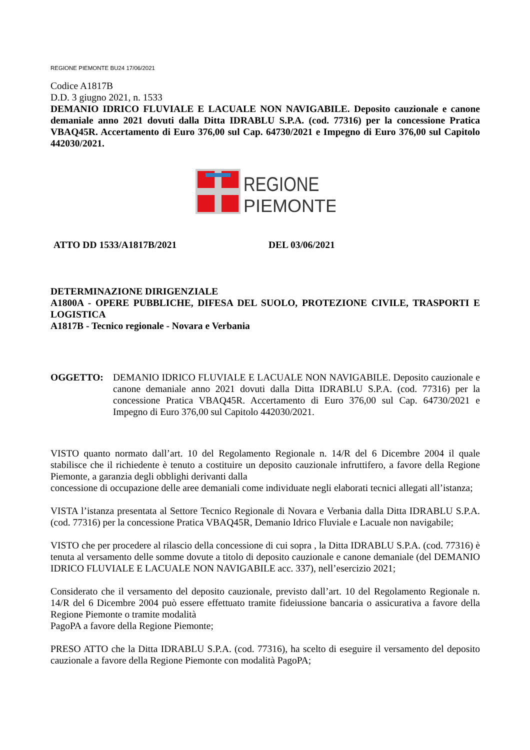REGIONE PIEMONTE BU24 17/06/2021
Codice A1817B
D.D. 3 giugno 2021, n. 1533
DEMANIO IDRICO FLUVIALE E LACUALE NON NAVIGABILE. Deposito cauzionale e canone demaniale anno 2021 dovuti dalla Ditta IDRABLU S.P.A. (cod. 77316) per la concessione Pratica VBAQ45R. Accertamento di Euro 376,00 sul Cap. 64730/2021 e Impegno di Euro 376,00 sul Capitolo 442030/2021.
REGIONE
PIEMONTE
ATTO DD 1533/A1817B/2021 DEL 03/06/2021
DETERMINAZIONE DIRIGENZIALE
A1800A - OPERE PUBBLICHE, DIFESA DEL SUOLO, PROTEZIONE CIVILE, TRASPORTI E LOGISTICA
A1817B - Tecnico regionale - Novara e Verbania
OGGETTO: DEMANIO IDRICO FLUVIALE E LACUALE NON NAVIGABILE. Deposito cauzionale e canone demaniale anno 2021 dovuti dalla Ditta IDRABLU S.P.A. (cod. 77316) per la concessione Pratica VBAQ45R. Accertamento di Euro 376,00 sul Cap. 64730/2021 e Impegno di Euro 376,00 sul Capitolo 442030/2021.
VISTO quanto normato dall’art. 10 del Regolamento Regionale n. 14/R del 6 Dicembre 2004 il quale stabilisce che il richiedente è tenuto a costituire un deposito cauzionale infruttifero, a favore della Regione Piemonte, a garanzia degli obblighi derivanti dalla
concessione di occupazione delle aree demaniali come individuate negli elaborati tecnici allegati all’istanza;
VISTA l’istanza presentata al Settore Tecnico Regionale di Novara e Verbania dalla Ditta IDRABLU S.P.A. (cod. 77316) per la concessione Pratica VBAQ45R, Demanio Idrico Fluviale e Lacuale non navigabile;
VISTO che per procedere al rilascio della concessione di cui sopra , la Ditta IDRABLU S.P.A. (cod. 77316) è tenuta al versamento delle somme dovute a titolo di deposito cauzionale e canone demaniale (del DEMANIO IDRICO FLUVIALE E LACUALE NON NAVIGABILE acc. 337), nell’esercizio 2021;
Considerato che il versamento del deposito cauzionale, previsto dall’art. 10 del Regolamento Regionale n. 14/R del 6 Dicembre 2004 può essere effettuato tramite fideiussione bancaria o assicurativa a favore della Regione Piemonte o tramite modalità
PagoPA a favore della Regione Piemonte;
PRESO ATTO che la Ditta IDRABLU S.P.A. (cod. 77316), ha scelto di eseguire il versamento del deposito cauzionale a favore della Regione Piemonte con modalità PagoPA;